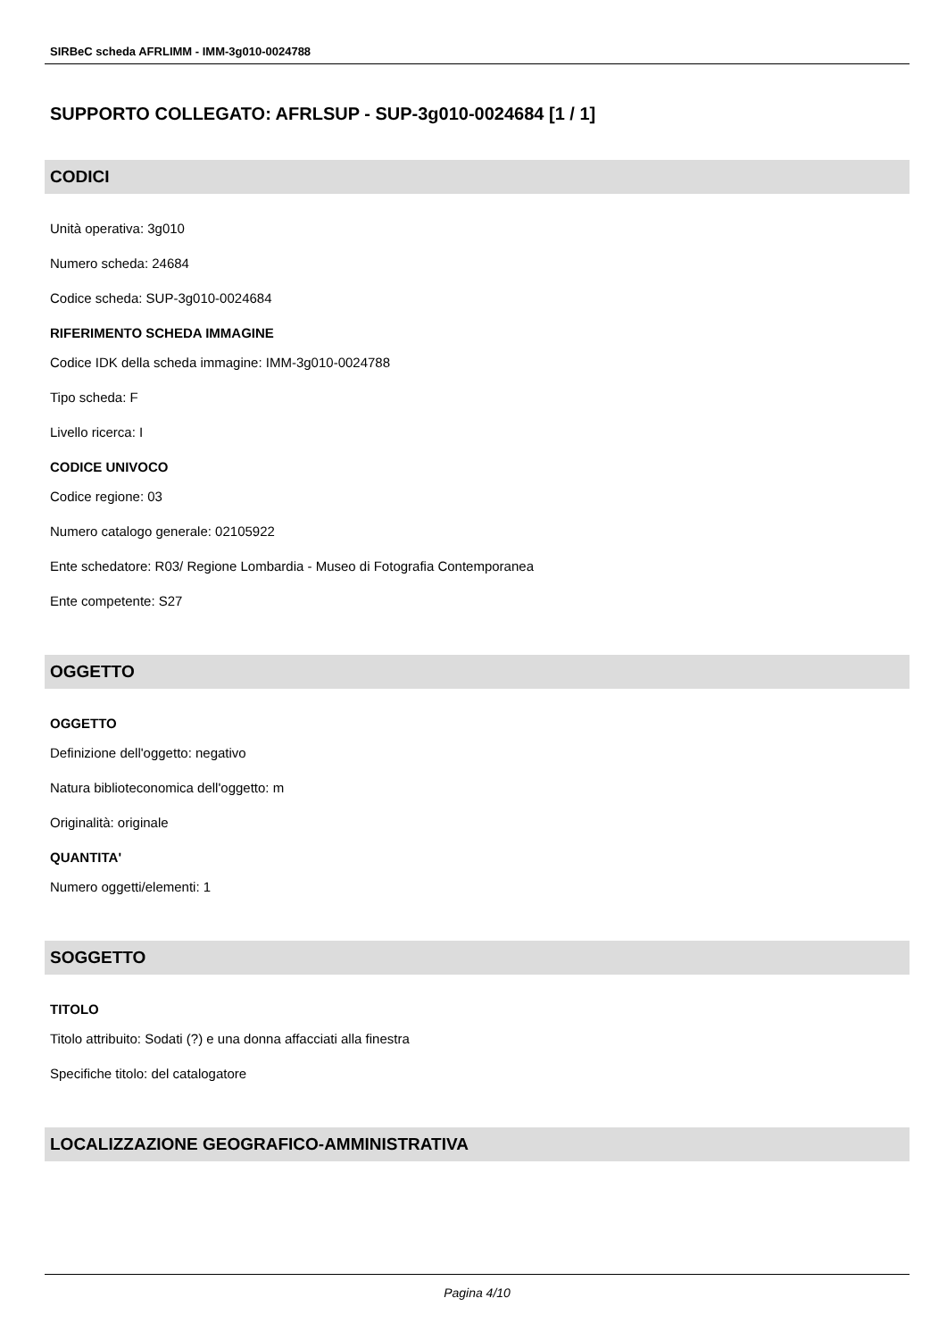SIRBeC scheda AFRLIMM - IMM-3g010-0024788
SUPPORTO COLLEGATO: AFRLSUP - SUP-3g010-0024684 [1 / 1]
CODICI
Unità operativa: 3g010
Numero scheda: 24684
Codice scheda: SUP-3g010-0024684
RIFERIMENTO SCHEDA IMMAGINE
Codice IDK della scheda immagine: IMM-3g010-0024788
Tipo scheda: F
Livello ricerca: I
CODICE UNIVOCO
Codice regione: 03
Numero catalogo generale: 02105922
Ente schedatore: R03/ Regione Lombardia - Museo di Fotografia Contemporanea
Ente competente: S27
OGGETTO
OGGETTO
Definizione dell'oggetto: negativo
Natura biblioteconomica dell'oggetto: m
Originalità: originale
QUANTITA'
Numero oggetti/elementi: 1
SOGGETTO
TITOLO
Titolo attribuito: Sodati (?) e una donna affacciati alla finestra
Specifiche titolo: del catalogatore
LOCALIZZAZIONE GEOGRAFICO-AMMINISTRATIVA
Pagina 4/10